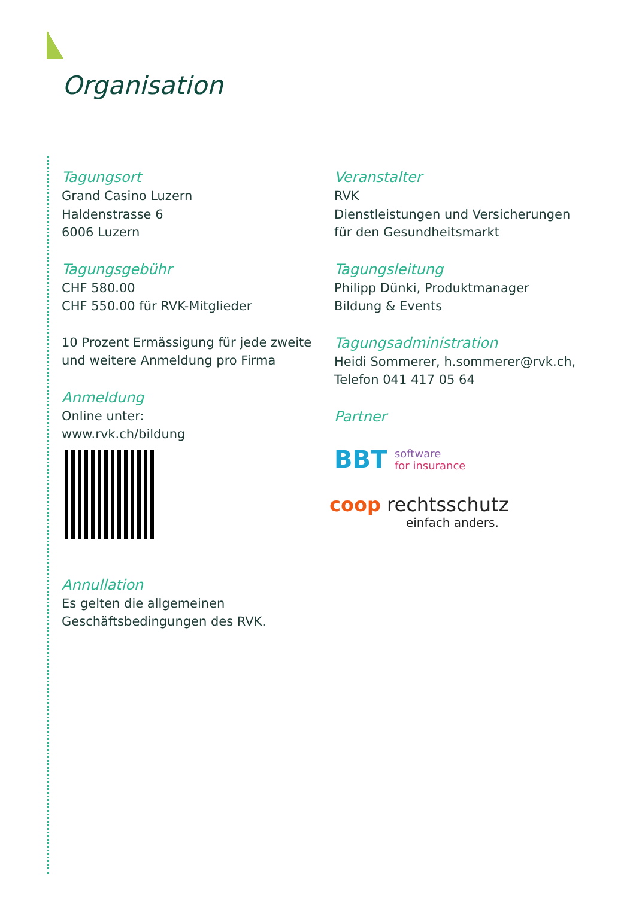Organisation
Tagungsort
Grand Casino Luzern
Haldenstrasse 6
6006 Luzern
Tagungsgebühr
CHF 580.00
CHF 550.00 für RVK-Mitglieder
10 Prozent Ermässigung für jede zweite und weitere Anmeldung pro Firma
Anmeldung
Online unter:
www.rvk.ch/bildung
Annullation
Es gelten die allgemeinen Geschäftsbedingungen des RVK.
Veranstalter
RVK
Dienstleistungen und Versicherungen für den Gesundheitsmarkt
Tagungsleitung
Philipp Dünki, Produktmanager
Bildung & Events
Tagungsadministration
Heidi Sommerer, h.sommerer@rvk.ch, Telefon 041 417 05 64
Partner
BBT software
for insurance
coop rechtsschutz
einfach anders.